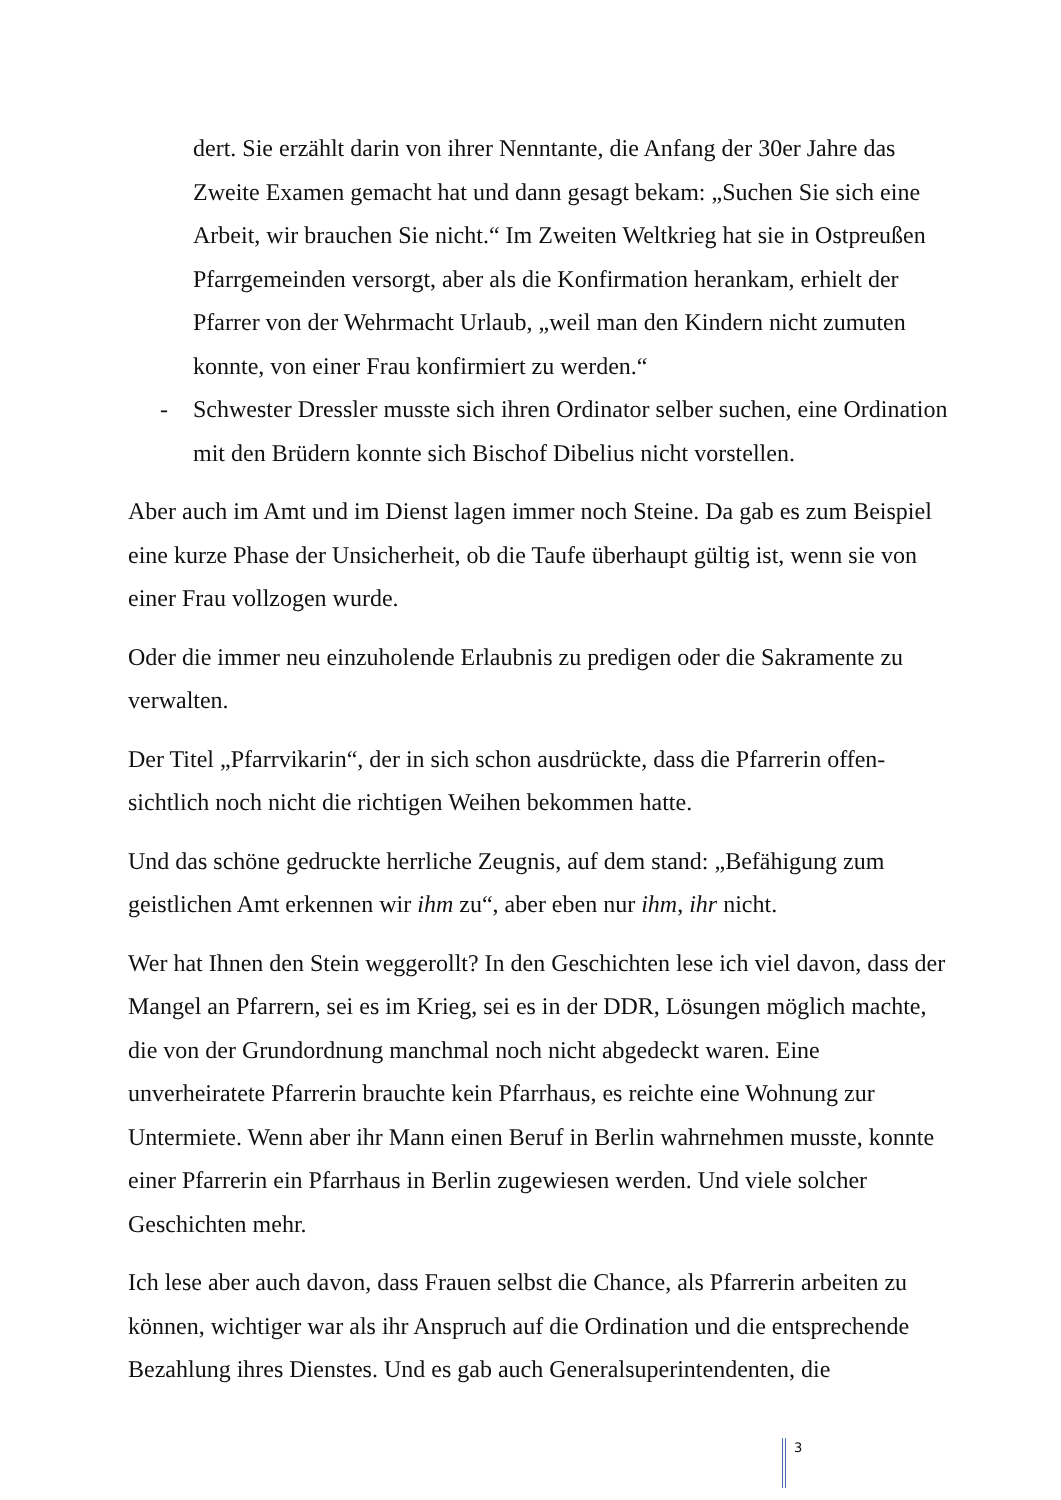dert. Sie erzählt darin von ihrer Nenntante, die Anfang der 30er Jahre das Zweite Examen gemacht hat und dann gesagt bekam: „Suchen Sie sich eine Arbeit, wir brauchen Sie nicht.“ Im Zweiten Weltkrieg hat sie in Ost­preußen Pfarrgemeinden versorgt, aber als die Konfirmation herankam, erhielt der Pfarrer von der Wehrmacht Urlaub, „weil man den Kindern nicht zumuten konnte, von einer Frau konfirmiert zu werden.“
- Schwester Dressler musste sich ihren Ordinator selber suchen, eine Ordi­nation mit den Brüdern konnte sich Bischof Dibelius nicht vorstellen.
Aber auch im Amt und im Dienst lagen immer noch Steine. Da gab es zum Bei­spiel eine kurze Phase der Unsicherheit, ob die Taufe überhaupt gültig ist, wenn sie von einer Frau vollzogen wurde.
Oder die immer neu einzuholende Erlaubnis zu predigen oder die Sakramente zu verwalten.
Der Titel „Pfarrvikarin“, der in sich schon ausdrückte, dass die Pfarrerin offen­sichtlich noch nicht die richtigen Weihen bekommen hatte.
Und das schöne gedruckte herrliche Zeugnis, auf dem stand: „Befähigung zum geistlichen Amt erkennen wir ihm zu“, aber eben nur ihm, ihr nicht.
Wer hat Ihnen den Stein weggerollt? In den Geschichten lese ich viel davon, dass der Mangel an Pfarrern, sei es im Krieg, sei es in der DDR, Lösungen mög­lich machte, die von der Grundordnung manchmal noch nicht abgedeckt waren. Eine unverheiratete Pfarrerin brauchte kein Pfarrhaus, es reichte eine Wohnung zur Untermiete. Wenn aber ihr Mann einen Beruf in Berlin wahrnehmen musste, konnte einer Pfarrerin ein Pfarrhaus in Berlin zugewiesen werden. Und viele solcher Geschichten mehr.
Ich lese aber auch davon, dass Frauen selbst die Chance, als Pfarrerin arbeiten zu können, wichtiger war als ihr Anspruch auf die Ordination und die entspre­chende Bezahlung ihres Dienstes. Und es gab auch Generalsuperintendenten, die
3